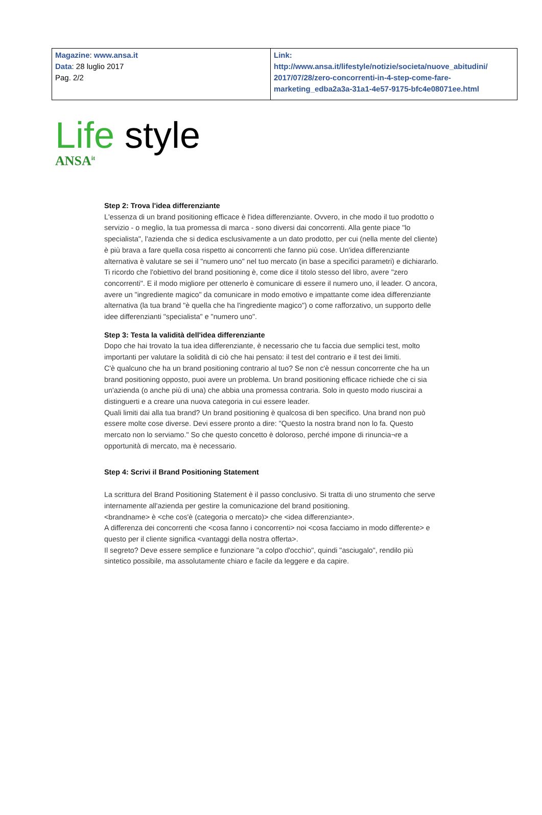| Magazine : www.ansa.it Data : 28 luglio 2017 Pag. 2/2 | Link: http://www.ansa.it/lifestyle/notizie/societa/nuove_abitudini/ 2017/07/28/zero-concorrenti-in-4-step-come-fare-marketing_edba2a3a-31a1-4e57-9175-bfc4e08071ee.html |
Life style
ANSA<sup>it</sup>
Step 2: Trova l'idea differenziante
L'essenza di un brand positioning efficace è l'idea differenziante. Ovvero, in che modo il tuo prodotto o servizio - o meglio, la tua promessa di marca - sono diversi dai concorrenti. Alla gente piace "lo specialista", l'azienda che si dedica esclusivamente a un dato prodotto, per cui (nella mente del cliente) è più brava a fare quella cosa rispetto ai concorrenti che fanno più cose. Un'idea differenziante alternativa è valutare se sei il "numero uno" nel tuo mercato (in base a specifici parametri) e dichiararlo. Ti ricordo che l'obiettivo del brand positioning è, come dice il titolo stesso del libro, avere "zero concorrenti". E il modo migliore per ottenerlo è comunicare di essere il numero uno, il leader. O ancora, avere un "ingrediente magico" da comunicare in modo emotivo e impattante come idea differenziante alternativa (la tua brand "è quella che ha l'ingrediente magico") o come rafforzativo, un supporto delle idee differenzianti "specialista" e "numero uno".
Step 3: Testa la validità dell'idea differenziante
Dopo che hai trovato la tua idea differenziante, è necessario che tu faccia due semplici test, molto importanti per valutare la solidità di ciò che hai pensato: il test del contrario e il test dei limiti.
C'è qualcuno che ha un brand positioning contrario al tuo? Se non c'è nessun concorrente che ha un brand positioning opposto, puoi avere un problema. Un brand positioning efficace richiede che ci sia un'azienda (o anche più di una) che abbia una promessa contraria. Solo in questo modo riuscirai a distinguerti e a creare una nuova categoria in cui essere leader.
Quali limiti dai alla tua brand? Un brand positioning è qualcosa di ben specifico. Una brand non può essere molte cose diverse. Devi essere pronto a dire: "Questo la nostra brand non lo fa. Questo mercato non lo serviamo." So che questo concetto è doloroso, perché impone di rinuncia¬re a opportunità di mercato, ma è necessario.
Step 4: Scrivi il Brand Positioning Statement
La scrittura del Brand Positioning Statement è il passo conclusivo. Si tratta di uno strumento che serve internamente all'azienda per gestire la comunicazione del brand positioning.
<brandname> è <che cos'è (categoria o mercato)> che <idea differenziante>.
A differenza dei concorrenti che <cosa fanno i concorrenti> noi <cosa facciamo in modo differente> e questo per il cliente significa <vantaggi della nostra offerta>.
Il segreto? Deve essere semplice e funzionare "a colpo d'occhio", quindi "asciugalo", rendilo più sintetico possibile, ma assolutamente chiaro e facile da leggere e da capire.